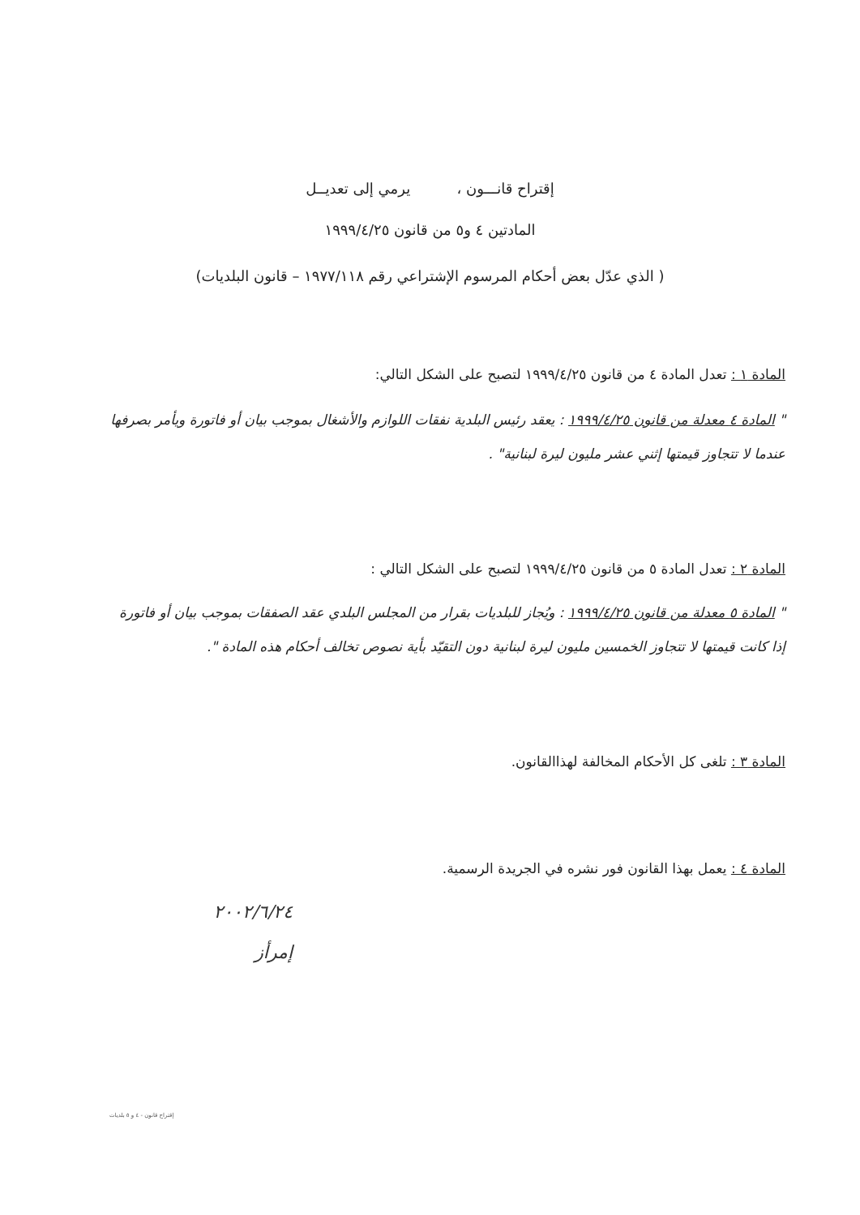إقتراح قانـــون ، يرمي إلى تعديــل
المادتين ٤ و٥ من قانون ١٩٩٩/٤/٢٥
( الذي عدّل بعض أحكام المرسوم الإشتراعي رقم ١٩٧٧/١١٨ – قانون البلديات)
المادة ١ : تعدل المادة ٤ من قانون ١٩٩٩/٤/٢٥ لتصبح على الشكل التالي:
" المادة ٤ معدلة من قانون ١٩٩٩/٤/٢٥ : يعقد رئيس البلدية نفقات اللوازم والأشغال بموجب بيان أو فاتورة ويأمر بصرفها عندما لا تتجاوز قيمتها إثني عشر مليون ليرة لبنانية" .
المادة ٢ : تعدل المادة ٥ من قانون ١٩٩٩/٤/٢٥ لتصبح على الشكل التالي :
" المادة ٥ معدلة من قانون ١٩٩٩/٤/٢٥ : ويُجاز للبلديات بقرار من المجلس البلدي عقد الصفقات بموجب بيان أو فاتورة إذا كانت قيمتها لا تتجاوز الخمسين مليون ليرة لبنانية دون التقيّد بأية نصوص تخالف أحكام هذه المادة ".
المادة ٣ : تلغى كل الأحكام المخالفة لهذاالقانون.
المادة ٤ : يعمل بهذا القانون فور نشره في الجريدة الرسمية.
٢٠٠٢/٦/٢٤
إمرأز
إقتراح قانون - ٤ و ٥ بلديات